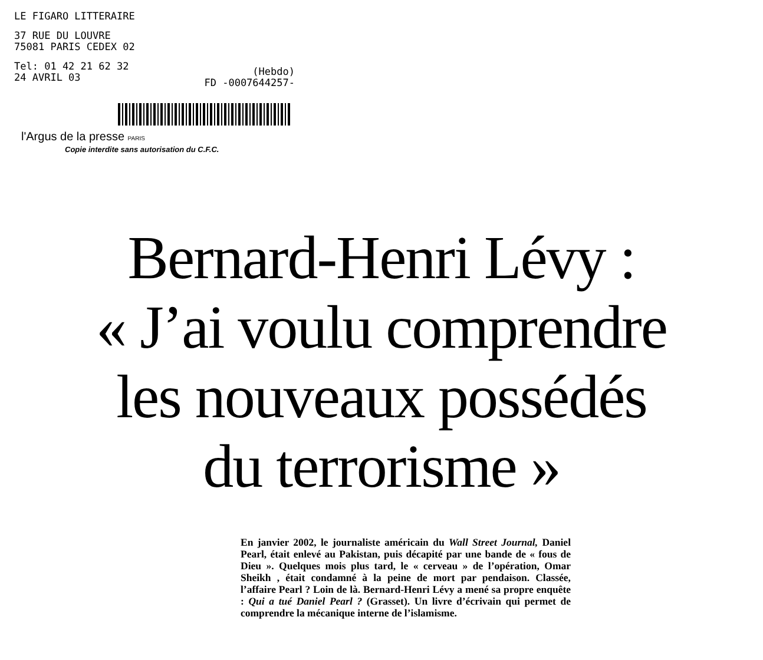LE FIGARO LITTERAIRE
37 RUE DU LOUVRE
75081 PARIS CEDEX 02
Tel: 01 42 21 62 32
24 AVRIL 03
(Hebdo)
FD -0007644257-
l'Argus de la presse PARIS
Copie interdite sans autorisation du C.F.C.
Bernard-Henri Lévy :
« J’ai voulu comprendre
les nouveaux possédés
du terrorisme »
En janvier 2002, le journaliste américain du Wall Street Journal, Daniel Pearl, était enlevé au Pakistan, puis décapité par une bande de « fous de Dieu ». Quelques mois plus tard, le « cerveau » de l’opération, Omar Sheikh , était condamné à la peine de mort par pendaison. Classée, l’affaire Pearl ? Loin de là. Bernard-Henri Lévy a mené sa propre enquête : Qui a tué Daniel Pearl ? (Grasset). Un livre d’écrivain qui permet de comprendre la mécanique interne de l’islamisme.